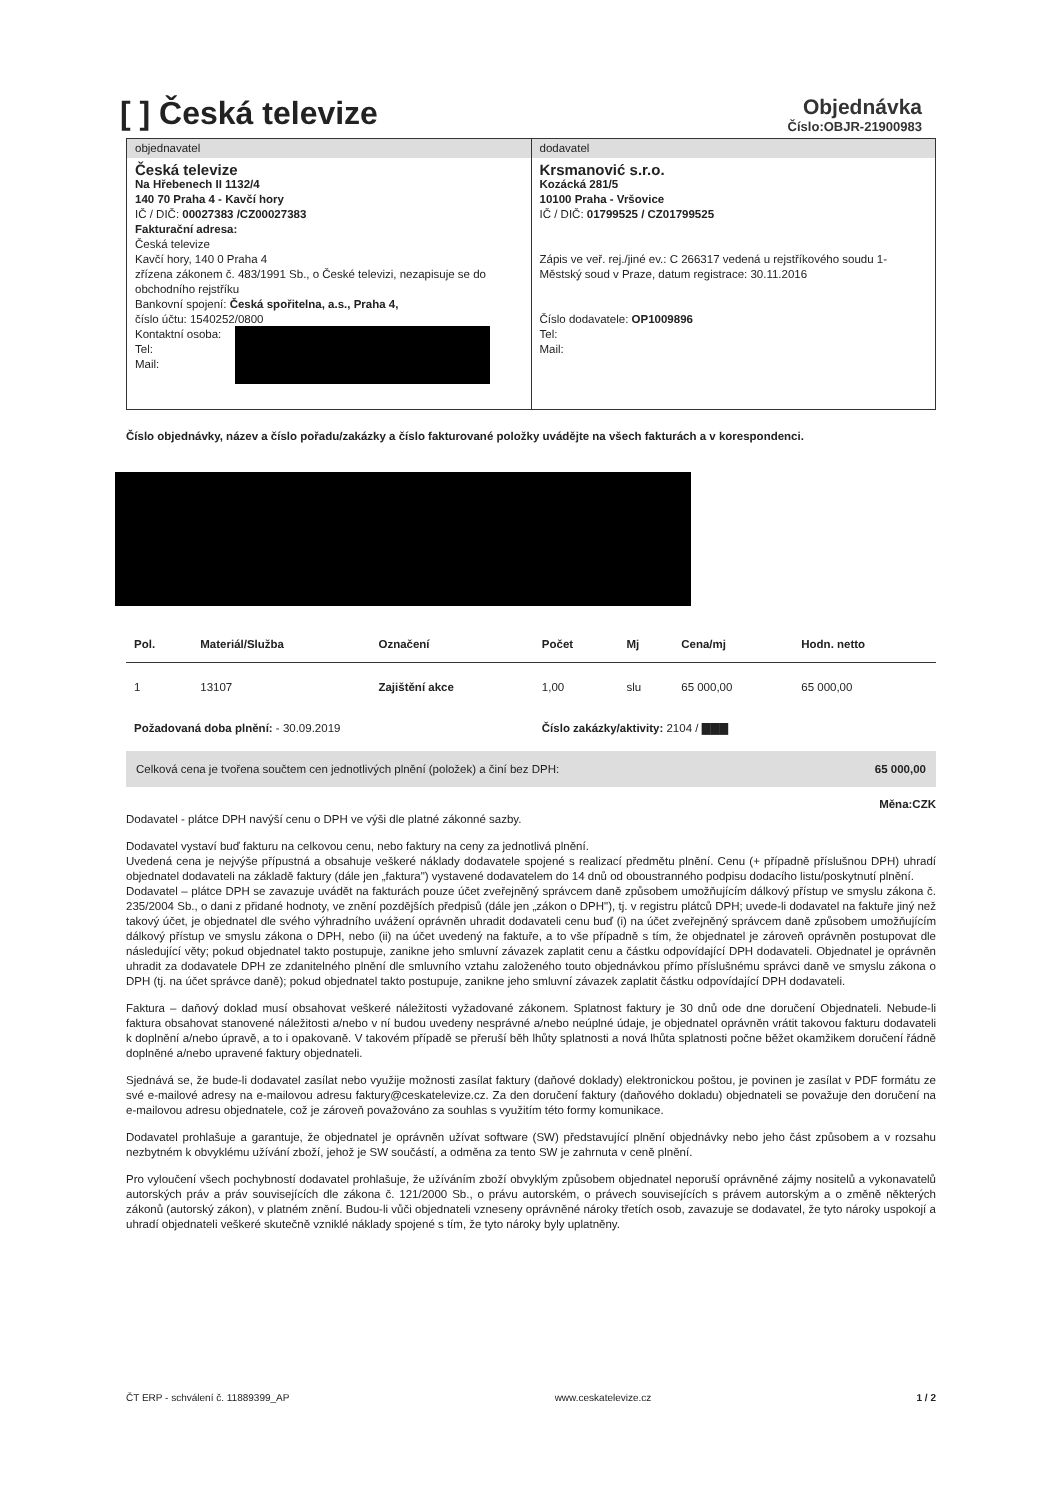[ ] Česká televize
Objednávka
Číslo:OBJR-21900983
objednavatel
Česká televize
Na Hřebenech II 1132/4
140 70 Praha 4 - Kavčí hory
IČ / DIČ: 00027383 /CZ00027383
Fakturační adresa:
Česká televize
Kavčí hory, 140 0 Praha 4
zřízena zákonem č. 483/1991 Sb., o České televizi, nezapisuje se do obchodního rejstříku
Bankovní spojení: Česká spořitelna, a.s., Praha 4,
číslo účtu: 1540252/0800
Kontaktní osoba:
Tel:
Mail:
dodavatel
Krsmanović s.r.o.
Kozácká 281/5
10100 Praha - Vršovice
IČ / DIČ: 01799525 / CZ01799525
Zápis ve veř. rej./jiné ev.: C 266317 vedená u rejstříkového soudu 1-Městský soud v Praze, datum registrace: 30.11.2016
Číslo dodavatele: OP1009896
Tel:
Mail:
Číslo objednávky, název a číslo pořadu/zakázky a číslo fakturované položky uvádějte na všech fakturách a v korespondenci.
| Pol. | Materiál/Služba | Označení | Počet | Mj | Cena/mj | Hodn. netto |
| --- | --- | --- | --- | --- | --- | --- |
| 1 | 13107 | Zajištění akce | 1,00 | slu | 65 000,00 | 65 000,00 |
| Požadovaná doba plnění: - 30.09.2019 | | | Číslo zakázky/aktivity: 2104 / ▇▇▇ | | | |
Celková cena je tvořena součtem cen jednotlivých plnění (položek) a činí bez DPH: 65 000,00
Měna:CZK
Dodavatel - plátce DPH navýší cenu o DPH ve výši dle platné zákonné sazby.
Dodavatel vystaví buď fakturu na celkovou cenu, nebo faktury na ceny za jednotlivá plnění.
Uvedená cena je nejvýše přípustná a obsahuje veškeré náklady dodavatele spojené s realizací předmětu plnění. Cenu (+ případně příslušnou DPH) uhradí objednatel dodavateli na základě faktury (dále jen „faktura") vystavené dodavatelem do 14 dnů od oboustranného podpisu dodacího listu/poskytnutí plnění.
Dodavatel – plátce DPH se zavazuje uvádět na fakturách pouze účet zveřejněný správcem daně způsobem umožňujícím dálkový přístup ve smyslu zákona č. 235/2004 Sb., o dani z přidané hodnoty, ve znění pozdějších předpisů (dále jen „zákon o DPH"), tj. v registru plátců DPH; uvede-li dodavatel na faktuře jiný než takový účet, je objednatel dle svého výhradního uvážení oprávněn uhradit dodavateli cenu buď (i) na účet zveřejněný správcem daně způsobem umožňujícím dálkový přístup ve smyslu zákona o DPH, nebo (ii) na účet uvedený na faktuře, a to vše případně s tím, že objednatel je zároveň oprávněn postupovat dle následující věty; pokud objednatel takto postupuje, zanikne jeho smluvní závazek zaplatit cenu a částku odpovídající DPH dodavateli. Objednatel je oprávněn uhradit za dodavatele DPH ze zdanitelného plnění dle smluvního vztahu založeného touto objednávkou přímo příslušnému správci daně ve smyslu zákona o DPH (tj. na účet správce daně); pokud objednatel takto postupuje, zanikne jeho smluvní závazek zaplatit částku odpovídající DPH dodavateli.
Faktura – daňový doklad musí obsahovat veškeré náležitosti vyžadované zákonem. Splatnost faktury je 30 dnů ode dne doručení Objednateli. Nebude-li faktura obsahovat stanovené náležitosti a/nebo v ní budou uvedeny nesprávné a/nebo neúplné údaje, je objednatel oprávněn vrátit takovou fakturu dodavateli k doplnění a/nebo úpravě, a to i opakovaně. V takovém případě se přeruší běh lhůty splatnosti a nová lhůta splatnosti počne běžet okamžikem doručení řádně doplněné a/nebo upravené faktury objednateli.
Sjednává se, že bude-li dodavatel zasílat nebo využije možnosti zasílat faktury (daňové doklady) elektronickou poštou, je povinen je zasílat v PDF formátu ze své e-mailové adresy na e-mailovou adresu faktury@ceskatelevize.cz. Za den doručení faktury (daňového dokladu) objednateli se považuje den doručení na e-mailovou adresu objednatele, což je zároveň považováno za souhlas s využitím této formy komunikace.
Dodavatel prohlašuje a garantuje, že objednatel je oprávněn užívat software (SW) představující plnění objednávky nebo jeho část způsobem a v rozsahu nezbytném k obvyklému užívání zboží, jehož je SW součástí, a odměna za tento SW je zahrnuta v ceně plnění.
Pro vyloučení všech pochybností dodavatel prohlašuje, že užíváním zboží obvyklým způsobem objednatel neporuší oprávněné zájmy nositelů a vykonavatelů autorských práv a práv souvisejících dle zákona č. 121/2000 Sb., o právu autorském, o právech souvisejících s právem autorským a o změně některých zákonů (autorský zákon), v platném znění. Budou-li vůči objednateli vzneseny oprávněné nároky třetích osob, zavazuje se dodavatel, že tyto nároky uspokojí a uhradí objednateli veškeré skutečně vzniklé náklady spojené s tím, že tyto nároky byly uplatněny.
ČT ERP - schválení č. 11889399_AP www.ceskatelevize.cz 1 / 2